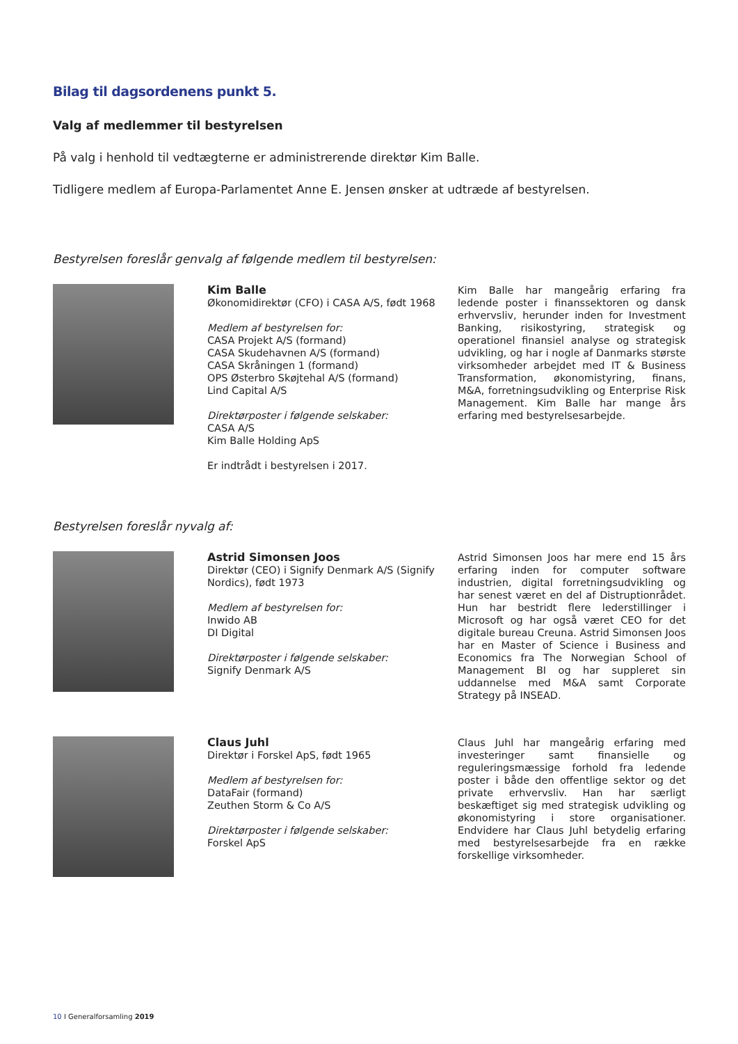Bilag til dagsordenens punkt 5.
Valg af medlemmer til bestyrelsen
På valg i henhold til vedtægterne er administrerende direktør Kim Balle.
Tidligere medlem af Europa-Parlamentet Anne E. Jensen ønsker at udtræde af bestyrelsen.
Bestyrelsen foreslår genvalg af følgende medlem til bestyrelsen:
Kim Balle
Økonomidirektør (CFO) i CASA A/S, født 1968
Medlem af bestyrelsen for:
CASA Projekt A/S (formand)
CASA Skudehavnen A/S (formand)
CASA Skråningen 1 (formand)
OPS Østerbro Skøjtehal A/S (formand)
Lind Capital A/S
Direktørposter i følgende selskaber:
CASA A/S
Kim Balle Holding ApS
Er indtrådt i bestyrelsen i 2017.
Kim Balle har mangeårig erfaring fra ledende poster i finanssektoren og dansk erhvervsliv, herunder inden for Investment Banking, risikostyring, strategisk og operationel finansiel analyse og strategisk udvikling, og har i nogle af Danmarks største virksomheder arbejdet med IT & Business Transformation, økonomistyring, finans, M&A, forretningsudvikling og Enterprise Risk Management. Kim Balle har mange års erfaring med bestyrelsesarbejde.
Bestyrelsen foreslår nyvalg af:
Astrid Simonsen Joos
Direktør (CEO) i Signify Denmark A/S (Signify Nordics), født 1973
Medlem af bestyrelsen for:
Inwido AB
DI Digital
Direktørposter i følgende selskaber:
Signify Denmark A/S
Astrid Simonsen Joos har mere end 15 års erfaring inden for computer software industrien, digital forretningsudvikling og har senest været en del af Distruptionrådet. Hun har bestridt flere lederstillinger i Microsoft og har også været CEO for det digitale bureau Creuna. Astrid Simonsen Joos har en Master of Science i Business and Economics fra The Norwegian School of Management BI og har suppleret sin uddannelse med M&A samt Corporate Strategy på INSEAD.
Claus Juhl
Direktør i Forskel ApS, født 1965
Medlem af bestyrelsen for:
DataFair (formand)
Zeuthen Storm & Co A/S
Direktørposter i følgende selskaber:
Forskel ApS
Claus Juhl har mangeårig erfaring med investeringer samt finansielle og reguleringsmæssige forhold fra ledende poster i både den offentlige sektor og det private erhvervsliv. Han har særligt beskæftiget sig med strategisk udvikling og økonomistyring i store organisationer. Endvidere har Claus Juhl betydelig erfaring med bestyrelsesarbejde fra en række forskellige virksomheder.
10 I Generalforsamling 2019